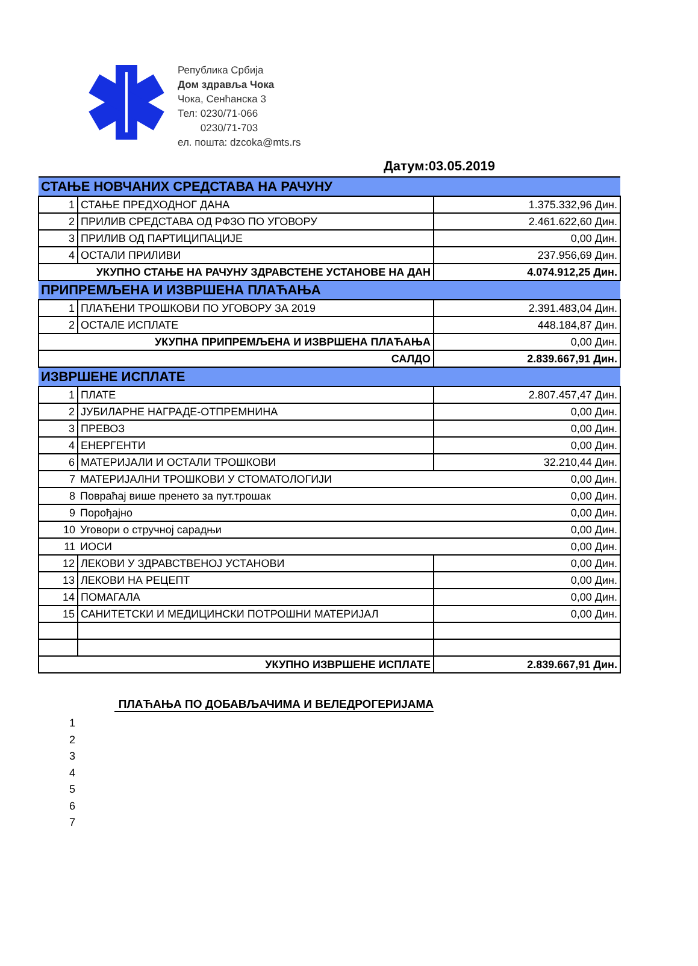Република Србија
Дом здравља Чока
Чока, Сенћанска 3
Тел: 0230/71-066
0230/71-703
ел. пошта: dzcoka@mts.rs
Датум:03.05.2019
| СТАЊЕ НОВЧАНИХ СРЕДСТАВА НА РАЧУНУ | | |
| 1 | СТАЊЕ ПРЕДХОДНОГ ДАНА | 1.375.332,96 Дин. |
| 2 | ПРИЛИВ СРЕДСТАВА ОД РФЗО ПО УГОВОРУ | 2.461.622,60 Дин. |
| 3 | ПРИЛИВ ОД ПАРТИЦИПАЦИЈЕ | 0,00 Дин. |
| 4 | ОСТАЛИ ПРИЛИВИ | 237.956,69 Дин. |
| УКУПНО СТАЊЕ НА РАЧУНУ ЗДРАВСТЕНЕ УСТАНОВЕ НА ДАН | | 4.074.912,25 Дин. |
| ПРИПРЕМЉЕНА И ИЗВРШЕНА ПЛАЋАЊА | | |
| 1 | ПЛАЋЕНИ ТРОШКОВИ ПО УГОВОРУ ЗА 2019 | 2.391.483,04 Дин. |
| 2 | ОСТАЛЕ ИСПЛАТЕ | 448.184,87 Дин. |
| УКУПНА ПРИПРЕМЉЕНА И ИЗВРШЕНА ПЛАЋАЊА | | 0,00 Дин. |
| САЛДО | | 2.839.667,91 Дин. |
| ИЗВРШЕНЕ ИСПЛАТЕ | | |
| 1 | ПЛАТЕ | 2.807.457,47 Дин. |
| 2 | ЈУБИЛАРНЕ НАГРАДЕ-ОТПРЕМНИНА | 0,00 Дин. |
| 3 | ПРЕВОЗ | 0,00 Дин. |
| 4 | ЕНЕРГЕНТИ | 0,00 Дин. |
| 6 | МАТЕРИЈАЛИ И ОСТАЛИ ТРОШКОВИ | 32.210,44 Дин. |
| 7 | МАТЕРИЈАЛНИ ТРОШКОВИ У СТОМАТОЛОГИЈИ 0,00 Дин. | |
| 8 | Повраћај више пренето за пут.трошак 0,00 Дин. | |
| 9 | Порођајно 0,00 Дин. | |
| 10 | Уговори о стручној сарадњи 0,00 Дин. | |
| 11 | ИОСИ 0,00 Дин. | |
| 12 | ЛЕКОВИ У ЗДРАВСТВЕНОЈ УСТАНОВИ | 0,00 Дин. |
| 13 | ЛЕКОВИ НА РЕЦЕПТ | 0,00 Дин. |
| 14 | ПОМАГАЛА | 0,00 Дин. |
| 15 | САНИТЕТСКИ И МЕДИЦИНСКИ ПОТРОШНИ МАТЕРИЈАЛ | 0,00 Дин. |
| УКУПНО ИЗВРШЕНЕ ИСПЛАТЕ | | 2.839.667,91 Дин. |
ПЛАЋАЊА ПО ДОБАВЉАЧИМА И ВЕЛЕДРОГЕРИЈАМА
1
2
3
4
5
6
7